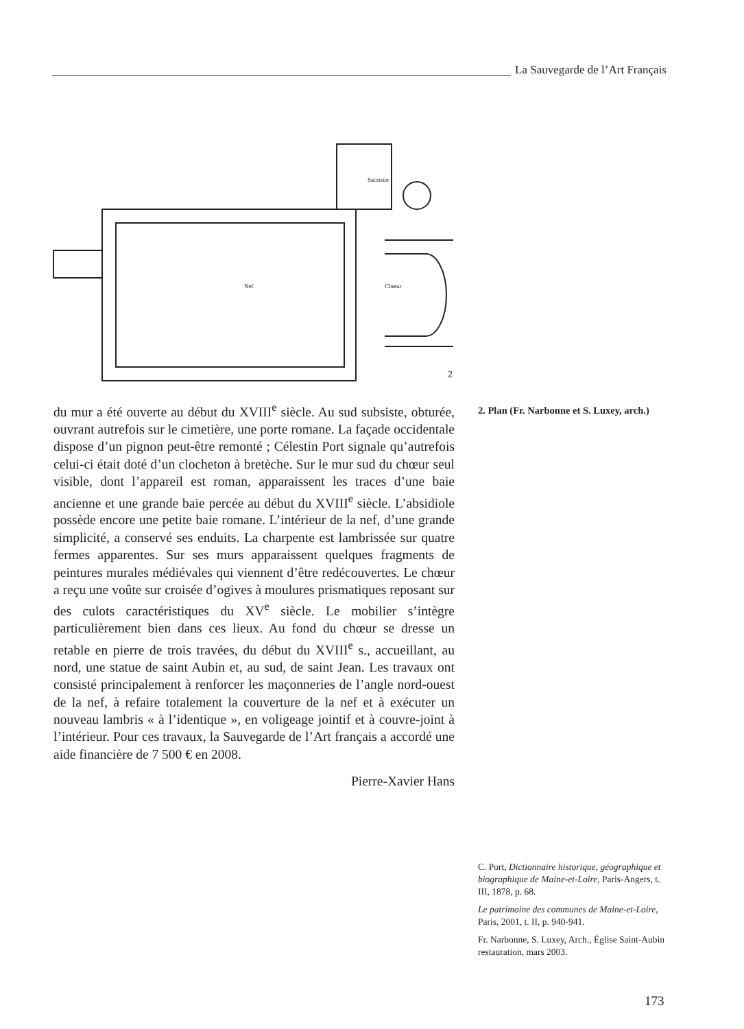La Sauvegarde de l’Art Français
2
Nef
Chœur
Sacristie
du mur a été ouverte au début du XVIII<sup>e</sup> siècle. Au sud subsiste, obtu­rée, ouvrant autrefois sur le cimetière, une porte romane. La façade occidentale dispose d’un pignon peut-être remonté ; Célestin Port signale qu’autrefois celui-ci était doté d’un clocheton à bretèche. Sur le mur sud du chœur seul visible, dont l’appareil est roman, apparaissent les traces d’une baie ancienne et une grande baie percée au début du XVIII<sup>e</sup> siècle. L’absidiole possède encore une petite baie romane. L’intérieur de la nef, d’une grande simplicité, a conservé ses enduits. La charpente est lambrissée sur quatre fermes apparentes. Sur ses murs apparaissent quelques fragments de peintures murales médiévales qui viennent d’être redécouvertes. Le chœur a reçu une voûte sur croisée d’ogives à moulures prismatiques reposant sur des culots caractéris­tiques du XV<sup>e</sup> siècle. Le mobilier s’intègre particulièrement bien dans ces lieux. Au fond du chœur se dresse un retable en pierre de trois travées, du début du XVIII<sup>e</sup> s., accueillant, au nord, une statue de saint Aubin et, au sud, de saint Jean. Les travaux ont consisté principalement à renforcer les maçonneries de l’angle nord-ouest de la nef, à refaire totalement la couverture de la nef et à exécuter un nouveau lambris « à l’identique », en voligeage jointif et à couvre-joint à l’intérieur. Pour ces travaux, la Sauvegarde de l’Art français a accordé une aide financière de 7 500 € en 2008.
Pierre-Xavier Hans
2. Plan (Fr. Narbonne et S. Luxey, arch.)
C. Port, Dictionnaire historique, géographique et biographique de Maine-et-Loire, Paris-Angers, t. III, 1878, p. 68.
Le patrimoine des communes de Maine-et-Loire, Paris, 2001, t. II, p. 940-941.
Fr. Narbonne, S. Luxey, Arch., Église Saint-Aubin restauration, mars 2003.
173